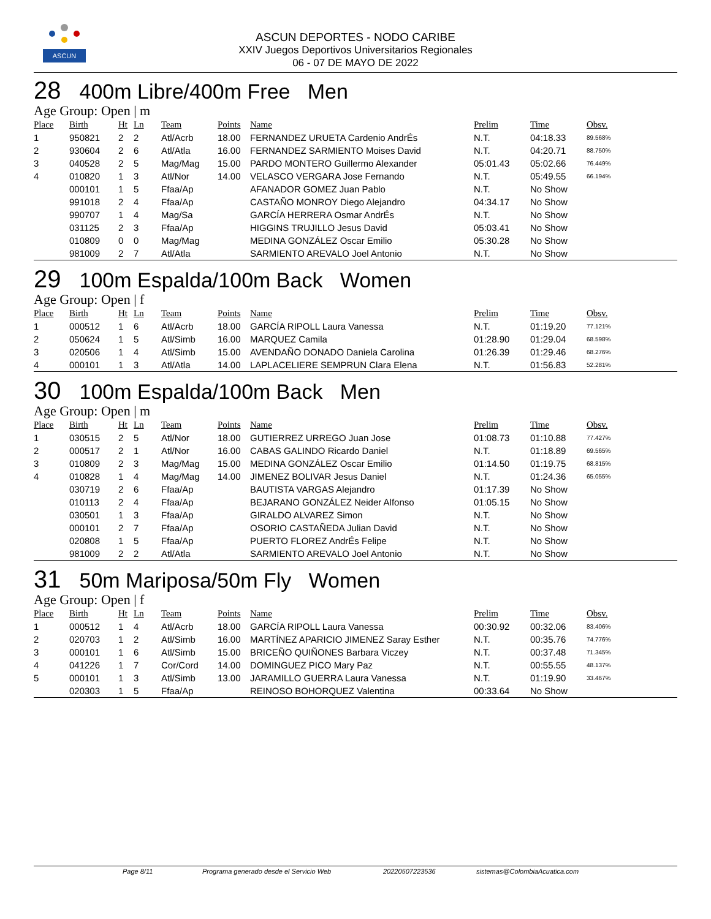ASCUN
ASCUN DEPORTES - NODO CARIBE
XXIV Juegos Deportivos Universitarios Regionales
06 - 07 DE MAYO DE 2022
28 400m Libre/400m Free Men
Age Group: Open | m
| Place | Birth | Ht | Ln | Team | Points | Name | Prelim | Time | Obsv. |
| --- | --- | --- | --- | --- | --- | --- | --- | --- | --- |
| 1 | 950821 | 2 | 2 | Atl/Acrb | 18.00 | FERNANDEZ URUETA Cardenio AndrÉs | N.T. | 04:18.33 | 89.568% |
| 2 | 930604 | 2 | 6 | Atl/Atla | 16.00 | FERNANDEZ SARMIENTO Moises David | N.T. | 04:20.71 | 88.750% |
| 3 | 040528 | 2 | 5 | Mag/Mag | 15.00 | PARDO MONTERO Guillermo Alexander | 05:01.43 | 05:02.66 | 76.449% |
| 4 | 010820 | 1 | 3 | Atl/Nor | 14.00 | VELASCO VERGARA Jose Fernando | N.T. | 05:49.55 | 66.194% |
| | 000101 | 1 | 5 | Ffaa/Ap | | AFANADOR GOMEZ Juan Pablo | N.T. | No Show | |
| | 991018 | 2 | 4 | Ffaa/Ap | | CASTAÑO MONROY Diego Alejandro | 04:34.17 | No Show | |
| | 990707 | 1 | 4 | Mag/Sa | | GARCÍA HERRERA Osmar AndrÉs | N.T. | No Show | |
| | 031125 | 2 | 3 | Ffaa/Ap | | HIGGINS TRUJILLO Jesus David | 05:03.41 | No Show | |
| | 010809 | 0 | 0 | Mag/Mag | | MEDINA GONZÁLEZ Oscar Emilio | 05:30.28 | No Show | |
| | 981009 | 2 | 7 | Atl/Atla | | SARMIENTO AREVALO Joel Antonio | N.T. | No Show | |
29 100m Espalda/100m Back Women
Age Group: Open | f
| Place | Birth | Ht | Ln | Team | Points | Name | Prelim | Time | Obsv. |
| --- | --- | --- | --- | --- | --- | --- | --- | --- | --- |
| 1 | 000512 | 1 | 6 | Atl/Acrb | 18.00 | GARCÍA RIPOLL Laura Vanessa | N.T. | 01:19.20 | 77.121% |
| 2 | 050624 | 1 | 5 | Atl/Simb | 16.00 | MARQUEZ Camila | 01:28.90 | 01:29.04 | 68.598% |
| 3 | 020506 | 1 | 4 | Atl/Simb | 15.00 | AVENDAÑO DONADO Daniela Carolina | 01:26.39 | 01:29.46 | 68.276% |
| 4 | 000101 | 1 | 3 | Atl/Atla | 14.00 | LAPLACELIERE SEMPRUN Clara Elena | N.T. | 01:56.83 | 52.281% |
30 100m Espalda/100m Back Men
Age Group: Open | m
| Place | Birth | Ht | Ln | Team | Points | Name | Prelim | Time | Obsv. |
| --- | --- | --- | --- | --- | --- | --- | --- | --- | --- |
| 1 | 030515 | 2 | 5 | Atl/Nor | 18.00 | GUTIERREZ URREGO Juan Jose | 01:08.73 | 01:10.88 | 77.427% |
| 2 | 000517 | 2 | 1 | Atl/Nor | 16.00 | CABAS GALINDO Ricardo Daniel | N.T. | 01:18.89 | 69.565% |
| 3 | 010809 | 2 | 3 | Mag/Mag | 15.00 | MEDINA GONZÁLEZ Oscar Emilio | 01:14.50 | 01:19.75 | 68.815% |
| 4 | 010828 | 1 | 4 | Mag/Mag | 14.00 | JIMENEZ BOLIVAR Jesus Daniel | N.T. | 01:24.36 | 65.055% |
| | 030719 | 2 | 6 | Ffaa/Ap | | BAUTISTA VARGAS Alejandro | 01:17.39 | No Show | |
| | 010113 | 2 | 4 | Ffaa/Ap | | BEJARANO GONZÁLEZ Neider Alfonso | 01:05.15 | No Show | |
| | 030501 | 1 | 3 | Ffaa/Ap | | GIRALDO ALVAREZ Simon | N.T. | No Show | |
| | 000101 | 2 | 7 | Ffaa/Ap | | OSORIO CASTAÑEDA Julian David | N.T. | No Show | |
| | 020808 | 1 | 5 | Ffaa/Ap | | PUERTO FLOREZ AndrÉs Felipe | N.T. | No Show | |
| | 981009 | 2 | 2 | Atl/Atla | | SARMIENTO AREVALO Joel Antonio | N.T. | No Show | |
31 50m Mariposa/50m Fly Women
Age Group: Open | f
| Place | Birth | Ht | Ln | Team | Points | Name | Prelim | Time | Obsv. |
| --- | --- | --- | --- | --- | --- | --- | --- | --- | --- |
| 1 | 000512 | 1 | 4 | Atl/Acrb | 18.00 | GARCÍA RIPOLL Laura Vanessa | 00:30.92 | 00:32.06 | 83.406% |
| 2 | 020703 | 1 | 2 | Atl/Simb | 16.00 | MARTÍNEZ APARICIO JIMENEZ Saray Esther | N.T. | 00:35.76 | 74.776% |
| 3 | 000101 | 1 | 6 | Atl/Simb | 15.00 | BRICEÑO QUIÑONES Barbara Viczey | N.T. | 00:37.48 | 71.345% |
| 4 | 041226 | 1 | 7 | Cor/Cord | 14.00 | DOMINGUEZ PICO Mary Paz | N.T. | 00:55.55 | 48.137% |
| 5 | 000101 | 1 | 3 | Atl/Simb | 13.00 | JARAMILLO GUERRA Laura Vanessa | N.T. | 01:19.90 | 33.467% |
| | 020303 | 1 | 5 | Ffaa/Ap | | REINOSO BOHORQUEZ Valentina | 00:33.64 | No Show | |
Page 8/11 Programa generado desde el Servicio Web 20220507223536 sistemas@ColombiaAcuatica.com